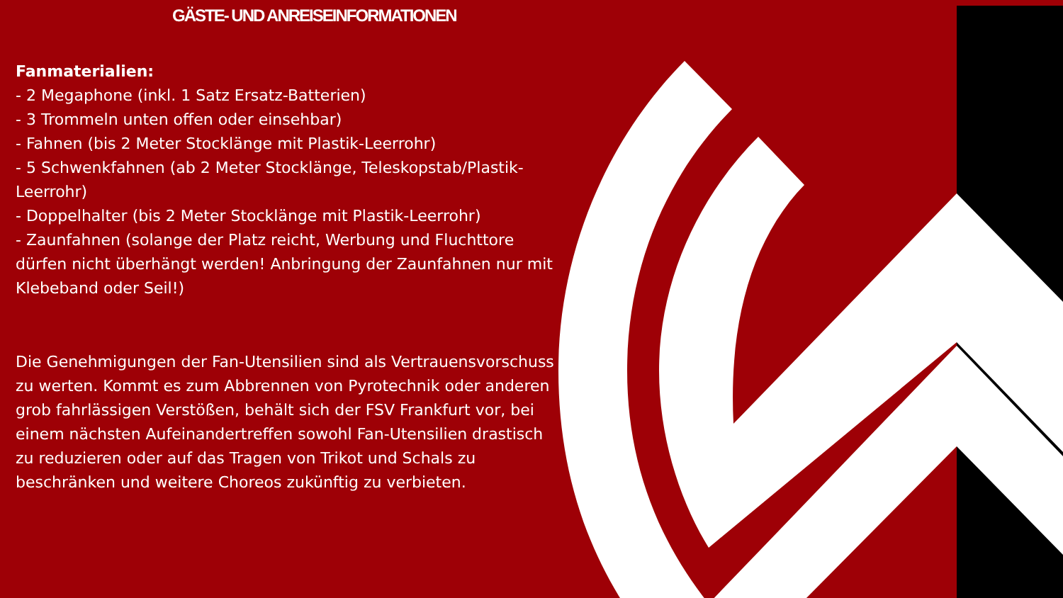GÄSTE- UND ANREISEINFORMATIONEN
Fanmaterialien:
- 2 Megaphone (inkl. 1 Satz Ersatz-Batterien)
- 3 Trommeln unten offen oder einsehbar)
- Fahnen (bis 2 Meter Stocklänge mit Plastik-Leerrohr)
- 5 Schwenkfahnen (ab 2 Meter Stocklänge, Teleskopstab/Plastik-Leerrohr)
- Doppelhalter (bis 2 Meter Stocklänge mit Plastik-Leerrohr)
- Zaunfahnen (solange der Platz reicht, Werbung und Fluchttore dürfen nicht überhängt werden! Anbringung der Zaunfahnen nur mit Klebeband oder Seil!)
Die Genehmigungen der Fan-Utensilien sind als Vertrauensvorschuss zu werten. Kommt es zum Abbrennen von Pyrotechnik oder anderen grob fahrlässigen Verstößen, behält sich der FSV Frankfurt vor, bei einem nächsten Aufeinandertreffen sowohl Fan-Utensilien drastisch zu reduzieren oder auf das Tragen von Trikot und Schals zu beschränken und weitere Choreos zukünftig zu verbieten.